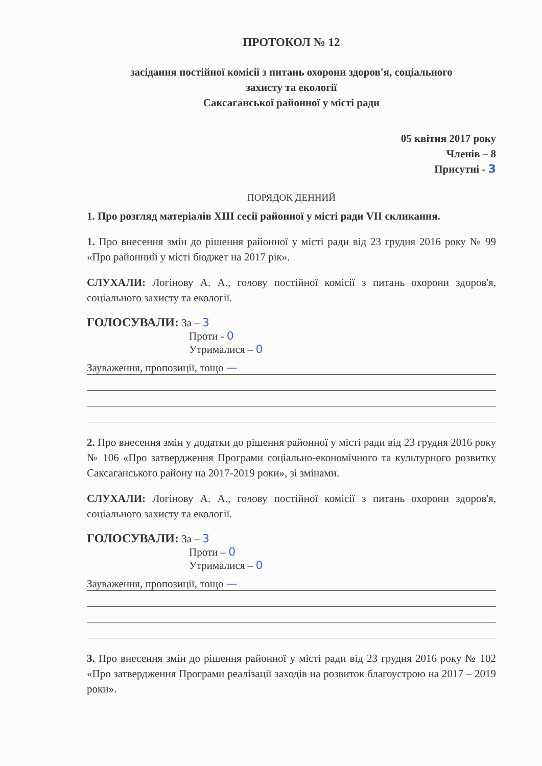ПРОТОКОЛ № 12
засідання постійної комісії з питань охорони здоров'я, соціального
захисту та екології
Саксаганської районної у місті ради
05 квітня 2017 року
Членів – 8
Присутні - 3
ПОРЯДОК ДЕННИЙ
1. Про розгляд матеріалів XIII сесії районної у місті ради VII скликання.
1. Про внесення змін до рішення районної у місті ради від 23 грудня 2016 року № 99 «Про районний у місті бюджет на 2017 рік».
СЛУХАЛИ: Логінову А. А., голову постійної комісії з питань охорони здоров'я, соціального захисту та екології.
ГОЛОСУВАЛИ: За – 3
Проти - 0
Утрималися – 0
Зауваження, пропозиції, тощо —
2. Про внесення змін у додатки до рішення районної у місті ради від 23 грудня 2016 року № 106 «Про затвердження Програми соціально-економічного та культурного розвитку Саксаганського району на 2017-2019 роки», зі змінами.
СЛУХАЛИ: Логінову А. А., голову постійної комісії з питань охорони здоров'я, соціального захисту та екології.
ГОЛОСУВАЛИ: За – 3
Проти – 0
Утрималися – 0
Зауваження, пропозиції, тощо —
3. Про внесення змін до рішення районної у місті ради від 23 грудня 2016 року № 102 «Про затвердження Програми реалізації заходів на розвиток благоустрою на 2017 – 2019 роки».